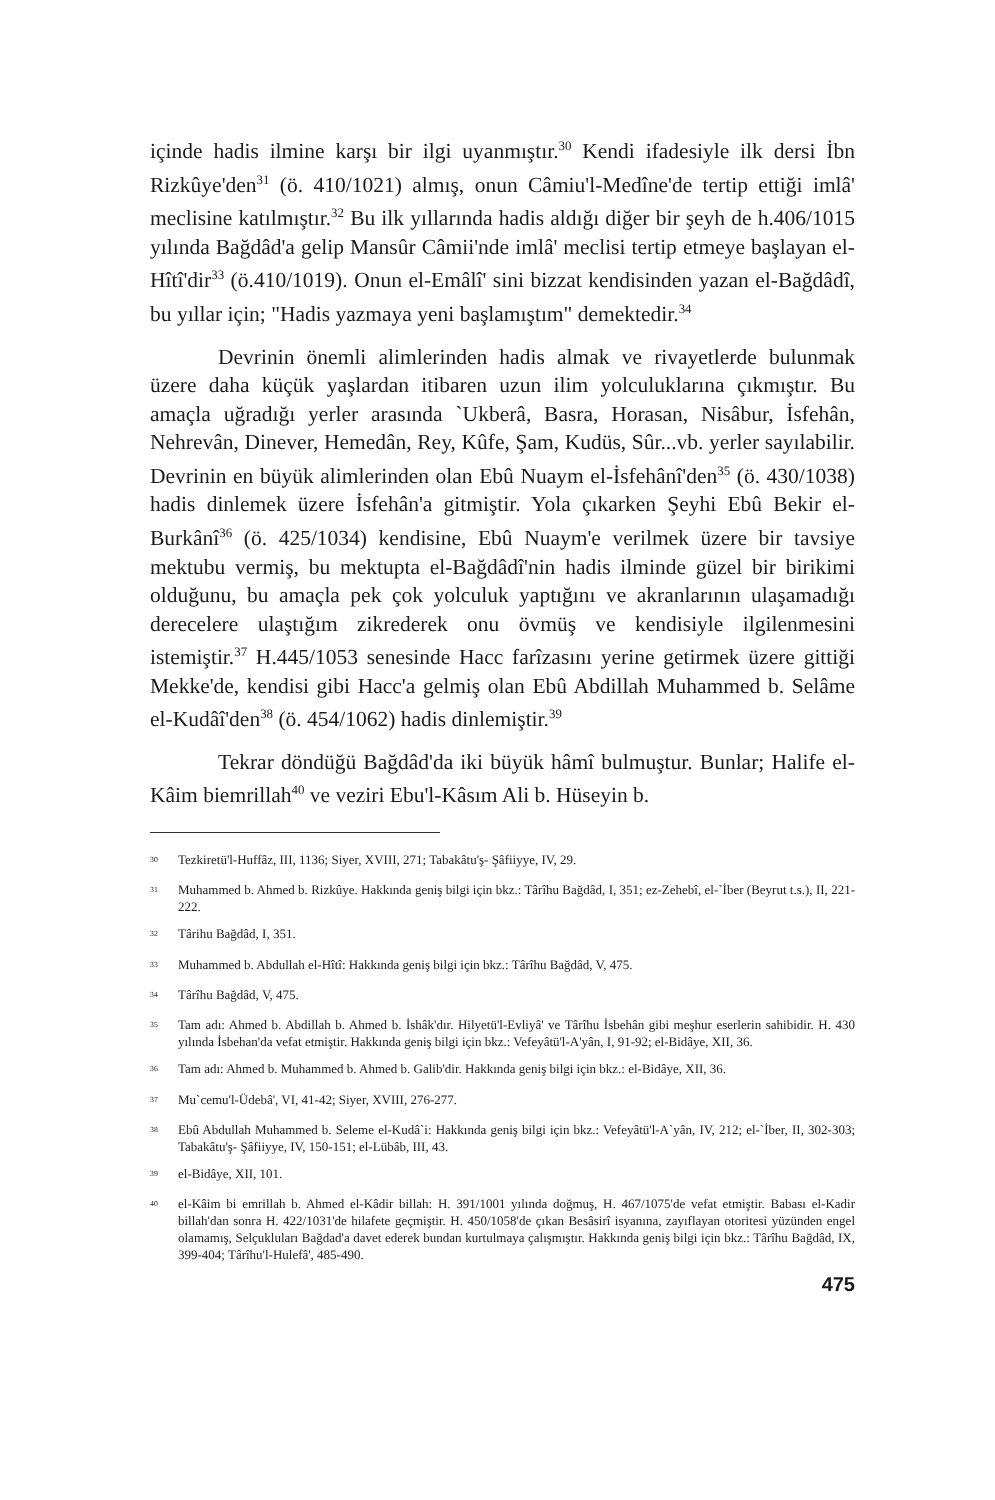içinde hadis ilmine karşı bir ilgi uyanmıştır.<sup>30</sup> Kendi ifadesiyle ilk dersi İbn Rizkûye'den<sup>31</sup> (ö. 410/1021) almış, onun Câmiu'l-Medîne'de tertip ettiği imlâ' meclisine katılmıştır.<sup>32</sup> Bu ilk yıllarında hadis aldığı diğer bir şeyh de h.406/1015 yılında Bağdâd'a gelip Mansûr Câmii'nde imlâ' meclisi tertip etmeye başlayan el-Hîtî'dir<sup>33</sup> (ö.410/1019). Onun el-Emâlî' sini bizzat kendisinden yazan el-Bağdâdî, bu yıllar için; "Hadis yazmaya yeni başlamıştım" demektedir.<sup>34</sup>
Devrinin önemli alimlerinden hadis almak ve rivayetlerde bulunmak üzere daha küçük yaşlardan itibaren uzun ilim yolculuklarına çıkmıştır. Bu amaçla uğradığı yerler arasında `Ukberâ, Basra, Horasan, Nisâbur, İsfehân, Nehrevân, Dinever, Hemedân, Rey, Kûfe, Şam, Kudüs, Sûr...vb. yerler sayılabilir. Devrinin en büyük alimlerinden olan Ebû Nuaym el-İsfehânî'den<sup>35</sup> (ö. 430/1038) hadis dinlemek üzere İsfehân'a gitmiştir. Yola çıkarken Şeyhi Ebû Bekir el-Burkânî<sup>36</sup> (ö. 425/1034) kendisine, Ebû Nuaym'e verilmek üzere bir tavsiye mektubu vermiş, bu mektupta el-Bağdâdî'nin hadis ilminde güzel bir birikimi olduğunu, bu amaçla pek çok yolculuk yaptığını ve akranlarının ulaşamadığı derecelere ulaştığım zikrederek onu övmüş ve kendisiyle ilgilenmesini istemiştir.<sup>37</sup> H.445/1053 senesinde Hacc farîzasını yerine getirmek üzere gittiği Mekke'de, kendisi gibi Hacc'a gelmiş olan Ebû Abdillah Muhammed b. Selâme el-Kudâî'den<sup>38</sup> (ö. 454/1062) hadis dinlemiştir.<sup>39</sup>
Tekrar döndüğü Bağdâd'da iki büyük hâmî bulmuştur. Bunlar; Halife el-Kâim biemrillah<sup>40</sup> ve veziri Ebu'l-Kâsım Ali b. Hüseyin b.
<sup>30</sup> Tezkiretü'l-Huffâz, III, 1136; Siyer, XVIII, 271; Tabakâtu'ş- Şâfiiyye, IV, 29.
<sup>31</sup> Muhammed b. Ahmed b. Rizkûye. Hakkında geniş bilgi için bkz.: Târîhu Bağdâd, I, 351; ez-Zehebî, el-`İber (Beyrut t.s.), II, 221-222.
<sup>32</sup> Târihu Bağdâd, I, 351.
<sup>33</sup> Muhammed b. Abdullah el-Hîtî: Hakkında geniş bilgi için bkz.: Târîhu Bağdâd, V, 475.
<sup>34</sup> Târîhu Bağdâd, V, 475.
<sup>35</sup> Tam adı: Ahmed b. Abdillah b. Ahmed b. İshâk'dır. Hilyetü'l-Evliyâ' ve Târîhu İsbehân gibi meşhur eserlerin sahibidir. H. 430 yılında İsbehan'da vefat etmiştir. Hakkında geniş bilgi için bkz.: Vefeyâtü'l-A'yân, I, 91-92; el-Bidâye, XII, 36.
<sup>36</sup> Tam adı: Ahmed b. Muhammed b. Ahmed b. Galib'dir. Hakkında geniş bilgi için bkz.: el-Bidâye, XII, 36.
<sup>37</sup> Mu`cemu'l-Üdebâ', VI, 41-42; Siyer, XVIII, 276-277.
<sup>38</sup> Ebû Abdullah Muhammed b. Seleme el-Kudâ`i: Hakkında geniş bilgi için bkz.: Vefeyâtü'l-A`yân, IV, 212; el-`İber, II, 302-303; Tabakâtu'ş- Şâfiiyye, IV, 150-151; el-Lübâb, III, 43.
<sup>39</sup> el-Bidâye, XII, 101.
<sup>40</sup> el-Kâim bi emrillah b. Ahmed el-Kâdir billah: H. 391/1001 yılında doğmuş, H. 467/1075'de vefat etmiştir. Babası el-Kadir billah'dan sonra H. 422/1031'de hilafete geçmiştir. H. 450/1058'de çıkan Besâsirî isyanına, zayıflayan otoritesi yüzünden engel olamamış, Selçukluları Bağdad'a davet ederek bundan kurtulmaya çalışmıştır. Hakkında geniş bilgi için bkz.: Târîhu Bağdâd, IX, 399-404; Târîhu'l-Hulefâ', 485-490.
475